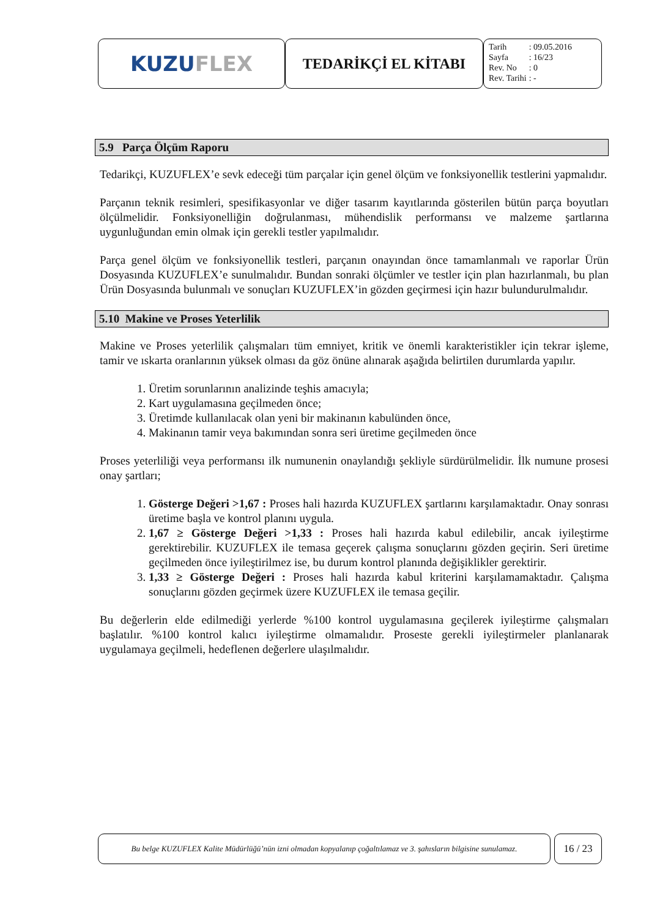KUZU FLEX
TEDARİKÇİ EL KİTABI
| Tarih | : 09.05.2016 |
| Sayfa | : 16/23 |
| Rev. No | : 0 |
| Rev. Tarihi | : - |
5.9 Parça Ölçüm Raporu
Tedarikçi, KUZUFLEX’e sevk edeceği tüm parçalar için genel ölçüm ve fonksiyonellik testlerini yapmalıdır.
Parçanın teknik resimleri, spesifikasyonlar ve diğer tasarım kayıtlarında gösterilen bütün parça boyutları ölçülmelidir. Fonksiyonelliğin doğrulanması, mühendislik performansı ve malzeme şartlarına uygunluğundan emin olmak için gerekli testler yapılmalıdır.
Parça genel ölçüm ve fonksiyonellik testleri, parçanın onayından önce tamamlanmalı ve raporlar Ürün Dosyasında KUZUFLEX’e sunulmalıdır. Bundan sonraki ölçümler ve testler için plan hazırlanmalı, bu plan Ürün Dosyasında bulunmalı ve sonuçları KUZUFLEX’in gözden geçirmesi için hazır bulundurulmalıdır.
5.10 Makine ve Proses Yeterlilik
Makine ve Proses yeterlilik çalışmaları tüm emniyet, kritik ve önemli karakteristikler için tekrar işleme, tamir ve ıskarta oranlarının yüksek olması da göz önüne alınarak aşağıda belirtilen durumlarda yapılır.
1. Üretim sorunlarının analizinde teşhis amacıyla;
2. Kart uygulamasına geçilmeden önce;
3. Üretimde kullanılacak olan yeni bir makinanın kabulünden önce,
4. Makinanın tamir veya bakımından sonra seri üretime geçilmeden önce
Proses yeterliliği veya performansı ilk numunenin onaylandığı şekliyle sürdürülmelidir. İlk numune prosesi onay şartları;
1. Gösterge Değeri >1,67 : Proses hali hazırda KUZUFLEX şartlarını karşılamaktadır. Onay sonrası üretime başla ve kontrol planını uygula.
2. 1,67 ≥ Gösterge Değeri >1,33 : Proses hali hazırda kabul edilebilir, ancak iyileştirme gerektirebilir. KUZUFLEX ile temasa geçerek çalışma sonuçlarını gözden geçirin. Seri üretime geçilmeden önce iyileştirilmez ise, bu durum kontrol planında değişiklikler gerektirir.
3. 1,33 ≥ Gösterge Değeri : Proses hali hazırda kabul kriterini karşılamamaktadır. Çalışma sonuçlarını gözden geçirmek üzere KUZUFLEX ile temasa geçilir.
Bu değerlerin elde edilmediği yerlerde %100 kontrol uygulamasına geçilerek iyileştirme çalışmaları başlatılır. %100 kontrol kalıcı iyileştirme olmamalıdır. Proseste gerekli iyileştirmeler planlanarak uygulamaya geçilmeli, hedeflenen değerlere ulaşılmalıdır.
Bu belge KUZUFLEX Kalite Müdürlüğü’nün izni olmadan kopyalanıp çoğaltılamaz ve 3. şahısların bilgisine sunulamaz.
16 / 23